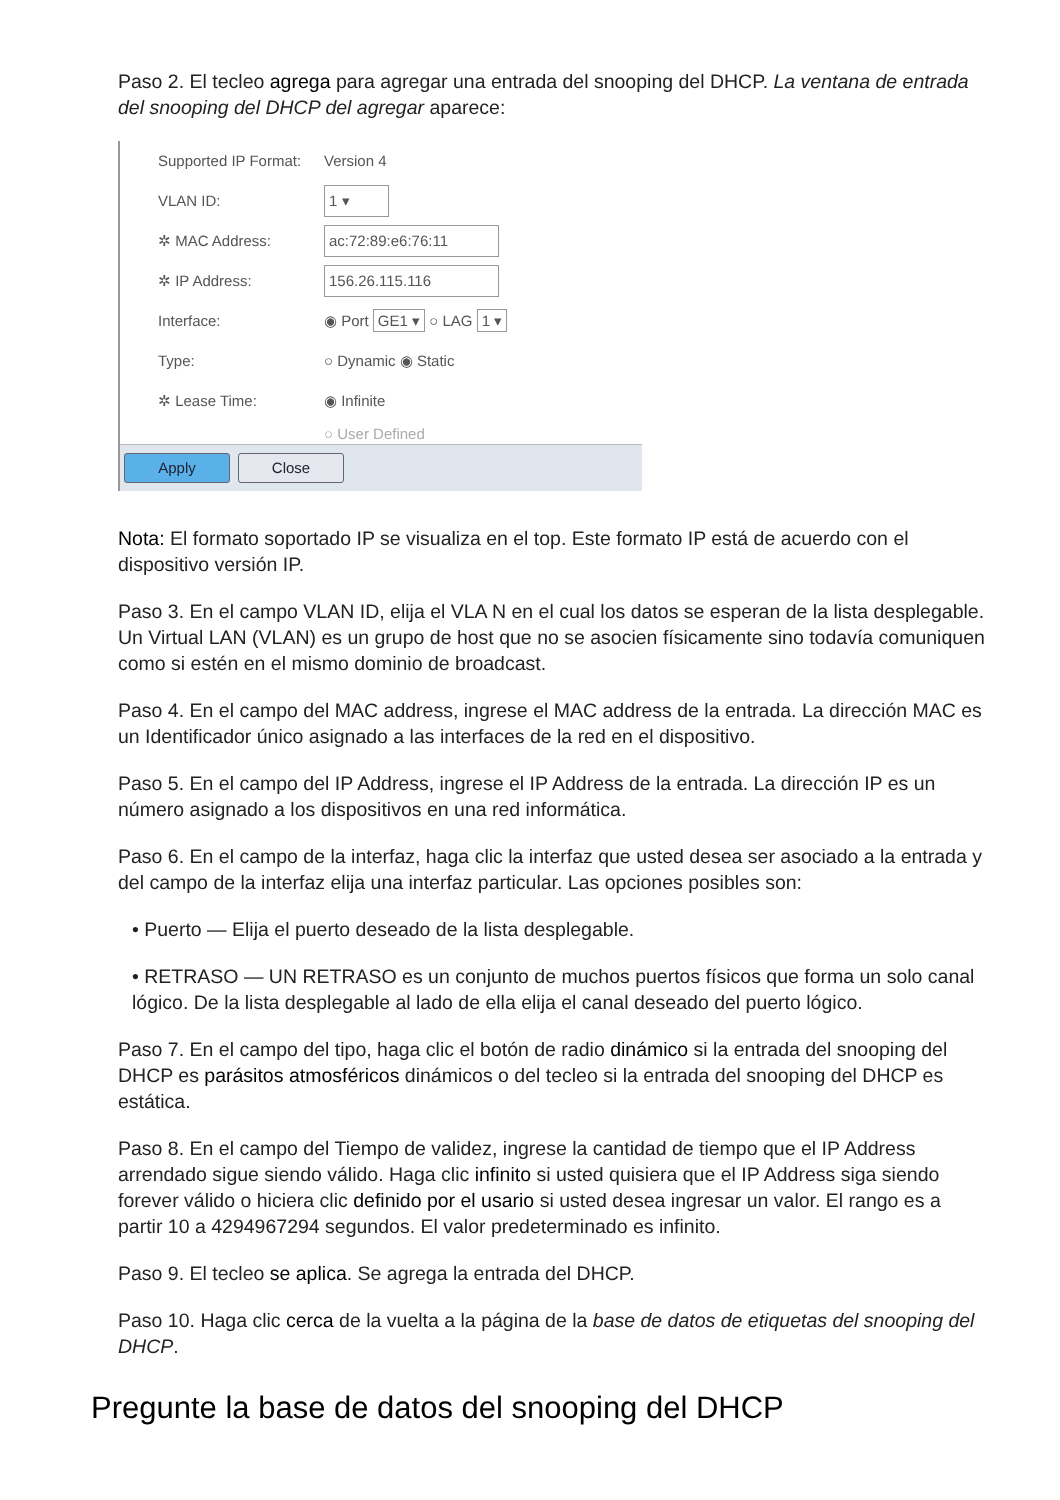Paso 2. El tecleo agrega para agregar una entrada del snooping del DHCP. La ventana de entrada del snooping del DHCP del agregar aparece:
Supported IP Format: Version 4
VLAN ID: 1 ▾
✲ MAC Address: ac:72:89:e6:76:11
✲ IP Address: 156.26.115.116
Interface: ◉ Port GE1 ▾ ○ LAG 1 ▾
Type: ○ Dynamic ◉ Static
✲ Lease Time: ◉ Infinite
○ User Defined
Apply Close
Nota: El formato soportado IP se visualiza en el top. Este formato IP está de acuerdo con el dispositivo versión IP.
Paso 3. En el campo VLAN ID, elija el VLA N en el cual los datos se esperan de la lista desplegable. Un Virtual LAN (VLAN) es un grupo de host que no se asocien físicamente sino todavía comuniquen como si estén en el mismo dominio de broadcast.
Paso 4. En el campo del MAC address, ingrese el MAC address de la entrada. La dirección MAC es un Identificador único asignado a las interfaces de la red en el dispositivo.
Paso 5. En el campo del IP Address, ingrese el IP Address de la entrada. La dirección IP es un número asignado a los dispositivos en una red informática.
Paso 6. En el campo de la interfaz, haga clic la interfaz que usted desea ser asociado a la entrada y del campo de la interfaz elija una interfaz particular. Las opciones posibles son:
• Puerto — Elija el puerto deseado de la lista desplegable.
• RETRASO — UN RETRASO es un conjunto de muchos puertos físicos que forma un solo canal lógico. De la lista desplegable al lado de ella elija el canal deseado del puerto lógico.
Paso 7. En el campo del tipo, haga clic el botón de radio dinámico si la entrada del snooping del DHCP es parásitos atmosféricos dinámicos o del tecleo si la entrada del snooping del DHCP es estática.
Paso 8. En el campo del Tiempo de validez, ingrese la cantidad de tiempo que el IP Address arrendado sigue siendo válido. Haga clic infinito si usted quisiera que el IP Address siga siendo forever válido o hiciera clic definido por el usario si usted desea ingresar un valor. El rango es a partir 10 a 4294967294 segundos. El valor predeterminado es infinito.
Paso 9. El tecleo se aplica. Se agrega la entrada del DHCP.
Paso 10. Haga clic cerca de la vuelta a la página de la base de datos de etiquetas del snooping del DHCP.
Pregunte la base de datos del snooping del DHCP